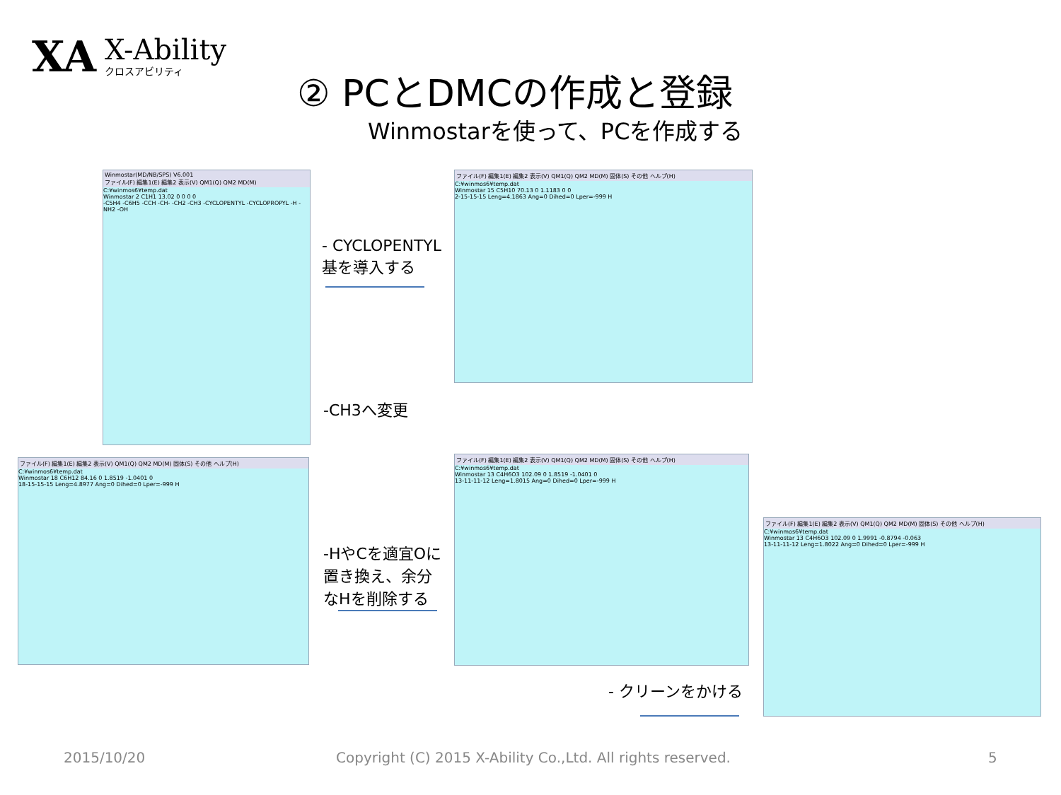XA
X-Ability
クロスアビリティ
② PCとDMCの作成と登録
Winmostarを使って、PCを作成する
Winmostar(MD/NB/SPS) V6.001
ファイル(F) 編集1(E) 編集2 表示(V) QM1(Q) QM2 MD(M)
C:¥winmos6¥temp.dat
Winmostar 2 C1H1 13.02 0 0 0 0
-C5H4 -C6H5 -CCH -CH- -CH2 -CH3 -CYCLOPENTYL -CYCLOPROPYL -H -NH2 -OH
- CYCLOPENTYL
基を導入する
ファイル(F) 編集1(E) 編集2 表示(V) QM1(Q) QM2 MD(M) 固体(S) その他 ヘルプ(H)
C:¥winmos6¥temp.dat
Winmostar 15 C5H10 70.13 0 1.1183 0 0
2-15-15-15 Leng=4.1863 Ang=0 Dihed=0 Lper=-999 H
-CH3へ変更
ファイル(F) 編集1(E) 編集2 表示(V) QM1(Q) QM2 MD(M) 固体(S) その他 ヘルプ(H)
C:¥winmos6¥temp.dat
Winmostar 18 C6H12 84.16 0 1.8519 -1.0401 0
18-15-15-15 Leng=4.8977 Ang=0 Dihed=0 Lper=-999 H
-HやCを適宜Oに
置き換え、余分
なHを削除する
ファイル(F) 編集1(E) 編集2 表示(V) QM1(Q) QM2 MD(M) 固体(S) その他 ヘルプ(H)
C:¥winmos6¥temp.dat
Winmostar 13 C4H6O3 102.09 0 1.8519 -1.0401 0
13-11-11-12 Leng=1.8015 Ang=0 Dihed=0 Lper=-999 H
ファイル(F) 編集1(E) 編集2 表示(V) QM1(Q) QM2 MD(M) 固体(S) その他 ヘルプ(H)
C:¥winmos6¥temp.dat
Winmostar 13 C4H6O3 102.09 0 1.9991 -0.8794 -0.063
13-11-11-12 Leng=1.8022 Ang=0 Dihed=0 Lper=-999 H
- クリーンをかける
2015/10/20
Copyright (C) 2015 X-Ability Co.,Ltd. All rights reserved.
5